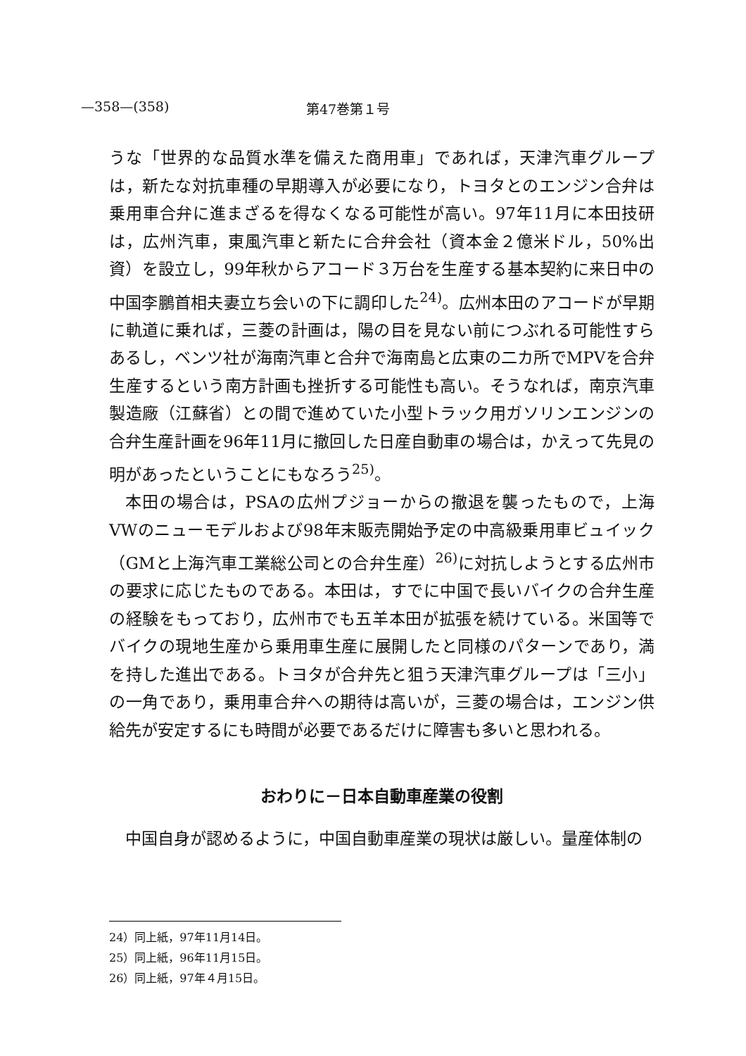—358—(358) 第47巻第１号
うな「世界的な品質水準を備えた商用車」であれば，天津汽車グループは，新たな対抗車種の早期導入が必要になり，トヨタとのエンジン合弁は乗用車合弁に進まざるを得なくなる可能性が高い。97年11月に本田技研は，広州汽車，東風汽車と新たに合弁会社（資本金２億米ドル，50%出資）を設立し，99年秋からアコード３万台を生産する基本契約に来日中の中国李鵬首相夫妻立ち会いの下に調印した<sup>24)</sup>。広州本田のアコードが早期に軌道に乗れば，三菱の計画は，陽の目を見ない前につぶれる可能性すらあるし，ベンツ社が海南汽車と合弁で海南島と広東の二カ所でMPVを合弁生産するという南方計画も挫折する可能性も高い。そうなれば，南京汽車製造廠（江蘇省）との間で進めていた小型トラック用ガソリンエンジンの合弁生産計画を96年11月に撤回した日産自動車の場合は，かえって先見の明があったということにもなろう<sup>25)</sup>。
本田の場合は，PSAの広州プジョーからの撤退を襲ったもので，上海VWのニューモデルおよび98年末販売開始予定の中高級乗用車ビュイック（GMと上海汽車工業総公司との合弁生産）<sup>26)</sup>に対抗しようとする広州市の要求に応じたものである。本田は，すでに中国で長いバイクの合弁生産の経験をもっており，広州市でも五羊本田が拡張を続けている。米国等でバイクの現地生産から乗用車生産に展開したと同様のパターンであり，満を持した進出である。トヨタが合弁先と狙う天津汽車グループは「三小」の一角であり，乗用車合弁への期待は高いが，三菱の場合は，エンジン供給先が安定するにも時間が必要であるだけに障害も多いと思われる。
おわりに－日本自動車産業の役割
中国自身が認めるように，中国自動車産業の現状は厳しい。量産体制の
24）同上紙，97年11月14日。
25）同上紙，96年11月15日。
26）同上紙，97年４月15日。